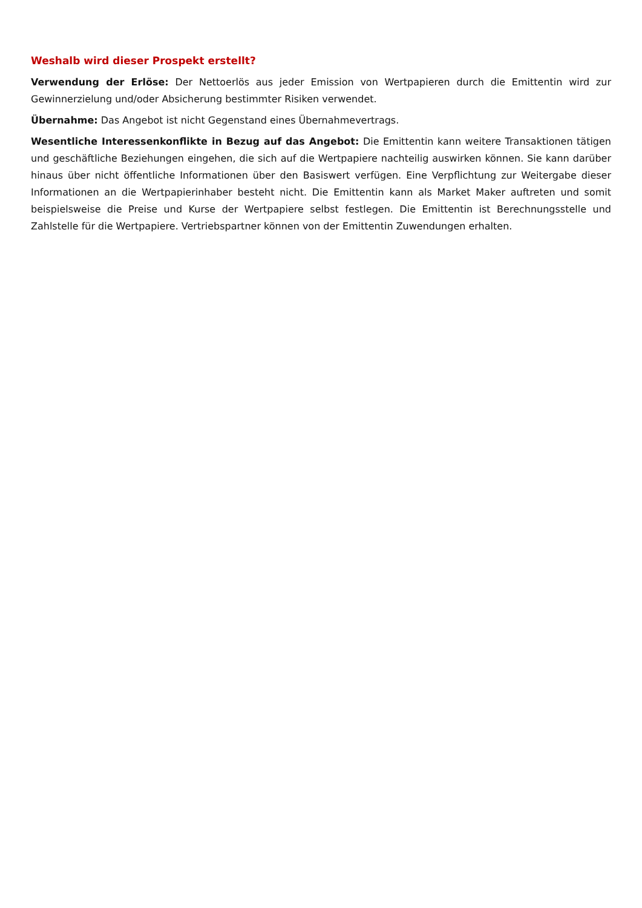Weshalb wird dieser Prospekt erstellt?
Verwendung der Erlöse: Der Nettoerlös aus jeder Emission von Wertpapieren durch die Emittentin wird zur Gewinnerzielung und/oder Absicherung bestimmter Risiken verwendet.
Übernahme: Das Angebot ist nicht Gegenstand eines Übernahmevertrags.
Wesentliche Interessenkonflikte in Bezug auf das Angebot: Die Emittentin kann weitere Transaktionen tätigen und geschäftliche Beziehungen eingehen, die sich auf die Wertpapiere nachteilig auswirken können. Sie kann darüber hinaus über nicht öffentliche Informationen über den Basiswert verfügen. Eine Verpflichtung zur Weitergabe dieser Informationen an die Wertpapierinhaber besteht nicht. Die Emittentin kann als Market Maker auftreten und somit beispielsweise die Preise und Kurse der Wertpapiere selbst festlegen. Die Emittentin ist Berechnungsstelle und Zahlstelle für die Wertpapiere. Vertriebspartner können von der Emittentin Zuwendungen erhalten.